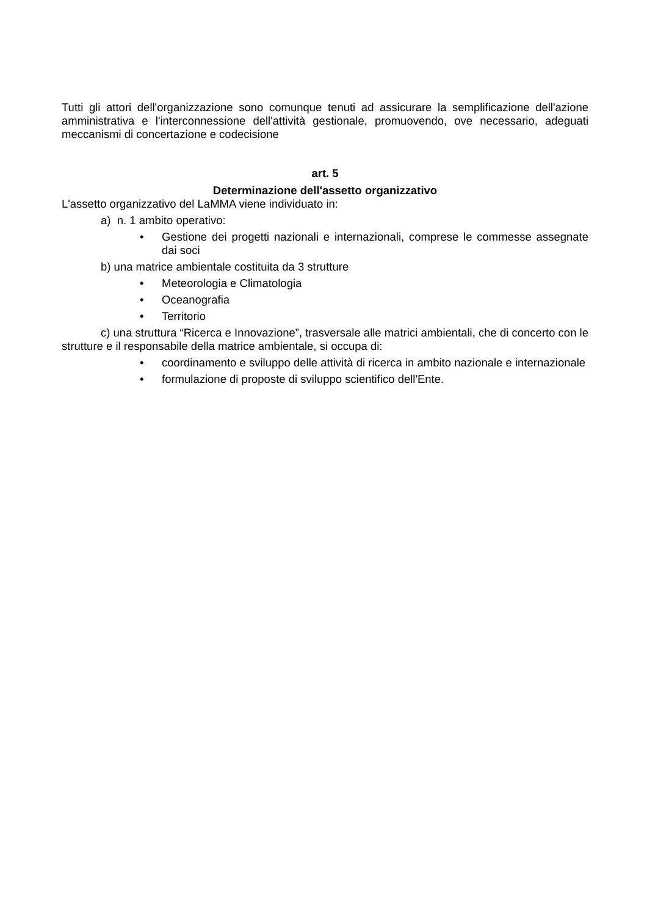Tutti gli attori dell'organizzazione sono comunque tenuti ad assicurare la semplificazione dell'azione amministrativa e l'interconnessione dell'attività gestionale, promuovendo, ove necessario, adeguati meccanismi di concertazione e codecisione
art. 5
Determinazione dell'assetto organizzativo
L'assetto organizzativo del LaMMA viene individuato in:
a) n. 1 ambito operativo:
• Gestione dei progetti nazionali e internazionali, comprese le commesse assegnate dai soci
b) una matrice ambientale costituita da 3 strutture
• Meteorologia e Climatologia
• Oceanografia
• Territorio
c) una struttura “Ricerca e Innovazione”, trasversale alle matrici ambientali, che di concerto con le strutture e il responsabile della matrice ambientale, si occupa di:
• coordinamento e sviluppo delle attività di ricerca in ambito nazionale e internazionale
• formulazione di proposte di sviluppo scientifico dell'Ente.